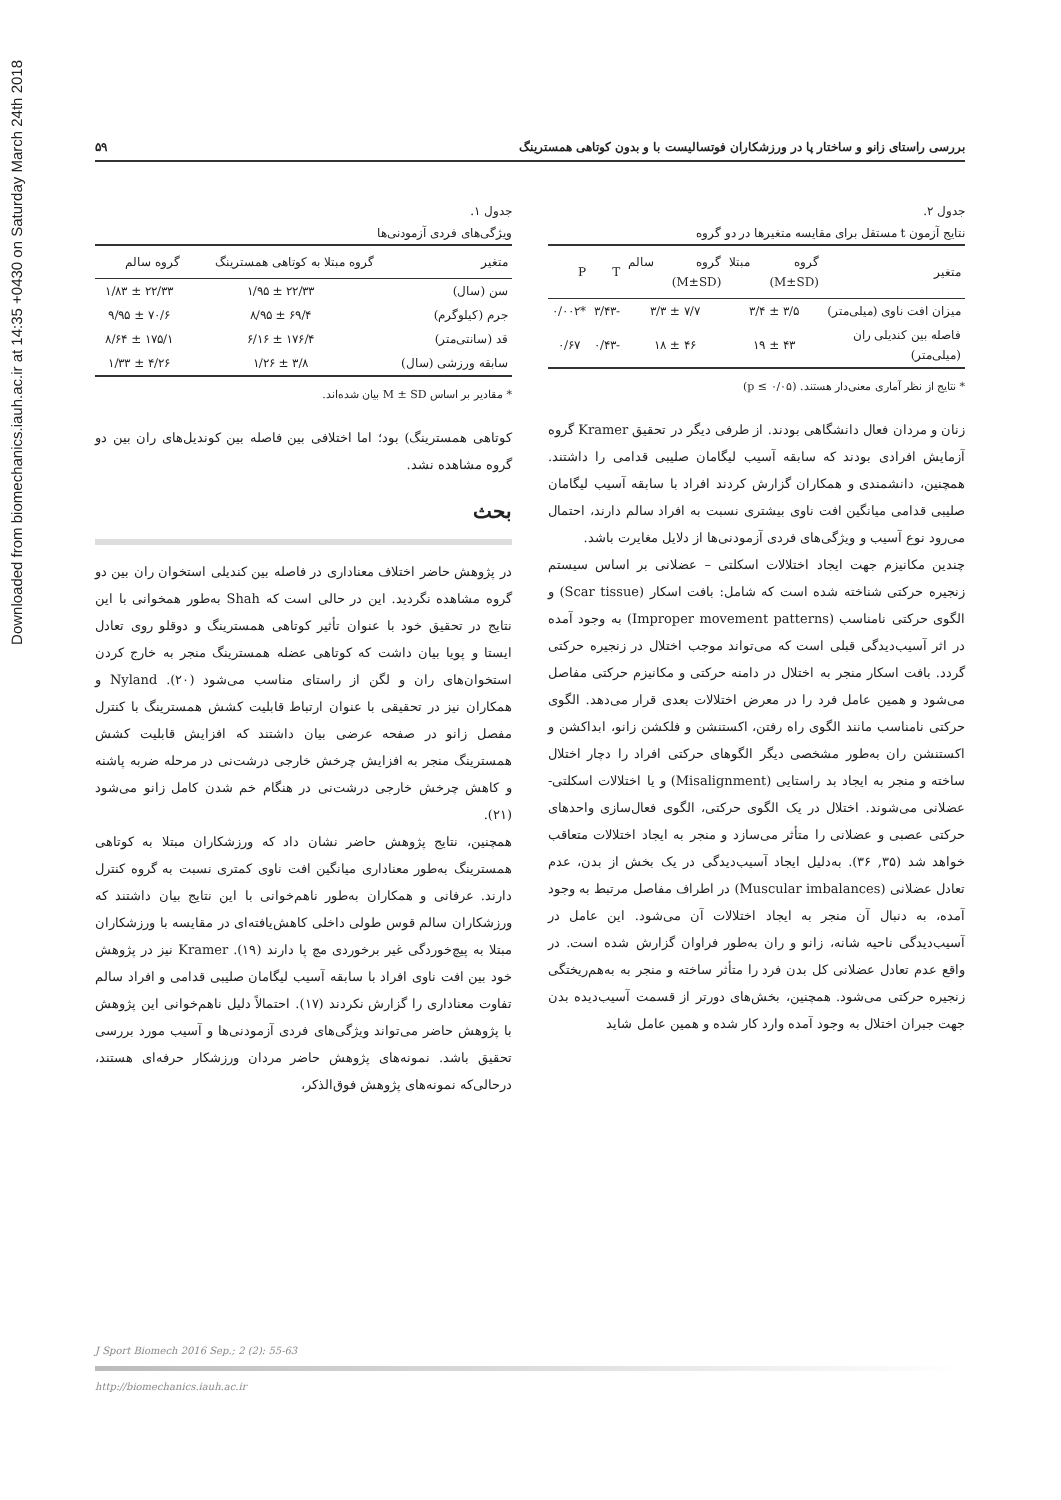Downloaded from biomechanics.iauh.ac.ir at 14:35 +0430 on Saturday March 24th 2018
بررسی راستای زانو و ساختار پا در ورزشکاران فوتسالیست با و بدون کوتاهی همسترینگ ۵۹
جدول ۱.
ویژگی‌های فردی آزمودنی‌ها
| متغیر | گروه مبتلا به کوتاهی همسترینگ | گروه سالم |
| --- | --- | --- |
| سن (سال) | ۲۲/۳۳ ± ۱/۹۵ | ۲۲/۳۳ ± ۱/۸۳ |
| جرم (کیلوگرم) | ۶۹/۴ ± ۸/۹۵ | ۷۰/۶ ± ۹/۹۵ |
| قد (سانتی‌متر) | ۱۷۶/۴ ± ۶/۱۶ | ۱۷۵/۱ ± ۸/۶۴ |
| سابقه ورزشی (سال) | ۳/۸ ± ۱/۲۶ | ۴/۲۶ ± ۱/۳۳ |
* مقادیر بر اساس M ± SD بیان شده‌اند.
کوتاهی همسترینگ) بود؛ اما اختلافی بین فاصله بین کوندیل‌های ران بین دو گروه مشاهده نشد.
بحث
در پژوهش حاضر اختلاف معناداری در فاصله بین کندیلی استخوان ران بین دو گروه مشاهده نگردید. این در حالی است که Shah به‌طور همخوانی با این نتایج در تحقیق خود با عنوان تأثیر کوتاهی همسترینگ و دوقلو روی تعادل ایستا و پویا بیان داشت که کوتاهی عضله همسترینگ منجر به خارج کردن استخوان‌های ران و لگن از راستای مناسب می‌شود (۲۰). Nyland و همکاران نیز در تحقیقی با عنوان ارتباط قابلیت کشش همسترینگ با کنترل مفصل زانو در صفحه عرضی بیان داشتند که افزایش قابلیت کشش همسترینگ منجر به افزایش چرخش خارجی درشت‌نی در مرحله ضربه پاشنه و کاهش چرخش خارجی درشت‌نی در هنگام خم شدن کامل زانو می‌شود (۲۱).
همچنین، نتایج پژوهش حاضر نشان داد که ورزشکاران مبتلا به کوتاهی همسترینگ به‌طور معناداری میانگین افت ناوی کمتری نسبت به گروه کنترل دارند. عرفانی و همکاران به‌طور ناهم‌خوانی با این نتایج بیان داشتند که ورزشکاران سالم قوس طولی داخلی کاهش‌یافته‌ای در مقایسه با ورزشکاران مبتلا به پیچ‌خوردگی غیر برخوردی مچ پا دارند (۱۹). Kramer نیز در پژوهش خود بین افت ناوی افراد با سابقه آسیب لیگامان صلیبی قدامی و افراد سالم تفاوت معناداری را گزارش نکردند (۱۷). احتمالاً دلیل ناهم‌خوانی این پژوهش با پژوهش حاضر می‌تواند ویژگی‌های فردی آزمودنی‌ها و آسیب مورد بررسی تحقیق باشد. نمونه‌های پژوهش حاضر مردان ورزشکار حرفه‌ای هستند، درحالی‌که نمونه‌های پژوهش فوق‌الذکر،
جدول ۲.
نتایج آزمون t مستقل برای مقایسه متغیرها در دو گروه
| متغیر | گروه مبتلا (M±SD) | گروه سالم (M±SD) | T | P |
| --- | --- | --- | --- | --- |
| میزان افت ناوی (میلی‌متر) | ۳/۵ ± ۳/۴ | ۷/۷ ± ۳/۳ | -۳/۴۳ | *۰/۰۰۲ |
| فاصله بین کندیلی ران (میلی‌متر) | ۴۳ ± ۱۹ | ۴۶ ± ۱۸ | -۰/۴۳ | ۰/۶۷ |
* نتایج از نظر آماری معنی‌دار هستند. (p ≤ ۰/۰۵)
زنان و مردان فعال دانشگاهی بودند. از طرفی دیگر در تحقیق Kramer گروه آزمایش افرادی بودند که سابقه آسیب لیگامان صلیبی قدامی را داشتند. همچنین، دانشمندی و همکاران گزارش کردند افراد با سابقه آسیب لیگامان صلیبی قدامی میانگین افت ناوی بیشتری نسبت به افراد سالم دارند، احتمال می‌رود نوع آسیب و ویژگی‌های فردی آزمودنی‌ها از دلایل مغایرت باشد.
چندین مکانیزم جهت ایجاد اختلالات اسکلتی – عضلانی بر اساس سیستم زنجیره حرکتی شناخته شده است که شامل: بافت اسکار (Scar tissue) و الگوی حرکتی نامناسب (Improper movement patterns) به وجود آمده در اثر آسیب‌دیدگی قبلی است که می‌تواند موجب اختلال در زنجیره حرکتی گردد. بافت اسکار منجر به اختلال در دامنه حرکتی و مکانیزم حرکتی مفاصل می‌شود و همین عامل فرد را در معرض اختلالات بعدی قرار می‌دهد. الگوی حرکتی نامناسب مانند الگوی راه رفتن، اکستنشن و فلکشن زانو، ابداکشن و اکستنشن ران به‌طور مشخصی دیگر الگوهای حرکتی افراد را دچار اختلال ساخته و منجر به ایجاد بد راستایی (Misalignment) و یا اختلالات اسکلتی- عضلانی می‌شوند. اختلال در یک الگوی حرکتی، الگوی فعال‌سازی واحدهای حرکتی عصبی و عضلانی را متأثر می‌سازد و منجر به ایجاد اختلالات متعاقب خواهد شد (۳۵, ۳۶). به‌دلیل ایجاد آسیب‌دیدگی در یک بخش از بدن، عدم تعادل عضلانی (Muscular imbalances) در اطراف مفاصل مرتبط به وجود آمده، به دنبال آن منجر به ایجاد اختلالات آن می‌شود. این عامل در آسیب‌دیدگی ناحیه شانه، زانو و ران به‌طور فراوان گزارش شده است. در واقع عدم تعادل عضلانی کل بدن فرد را متأثر ساخته و منجر به به‌هم‌ریختگی زنجیره حرکتی می‌شود. همچنین، بخش‌های دورتر از قسمت آسیب‌دیده بدن جهت جبران اختلال به وجود آمده وارد کار شده و همین عامل شاید
J Sport Biomech 2016 Sep.; 2 (2): 55-63
http://biomechanics.iauh.ac.ir